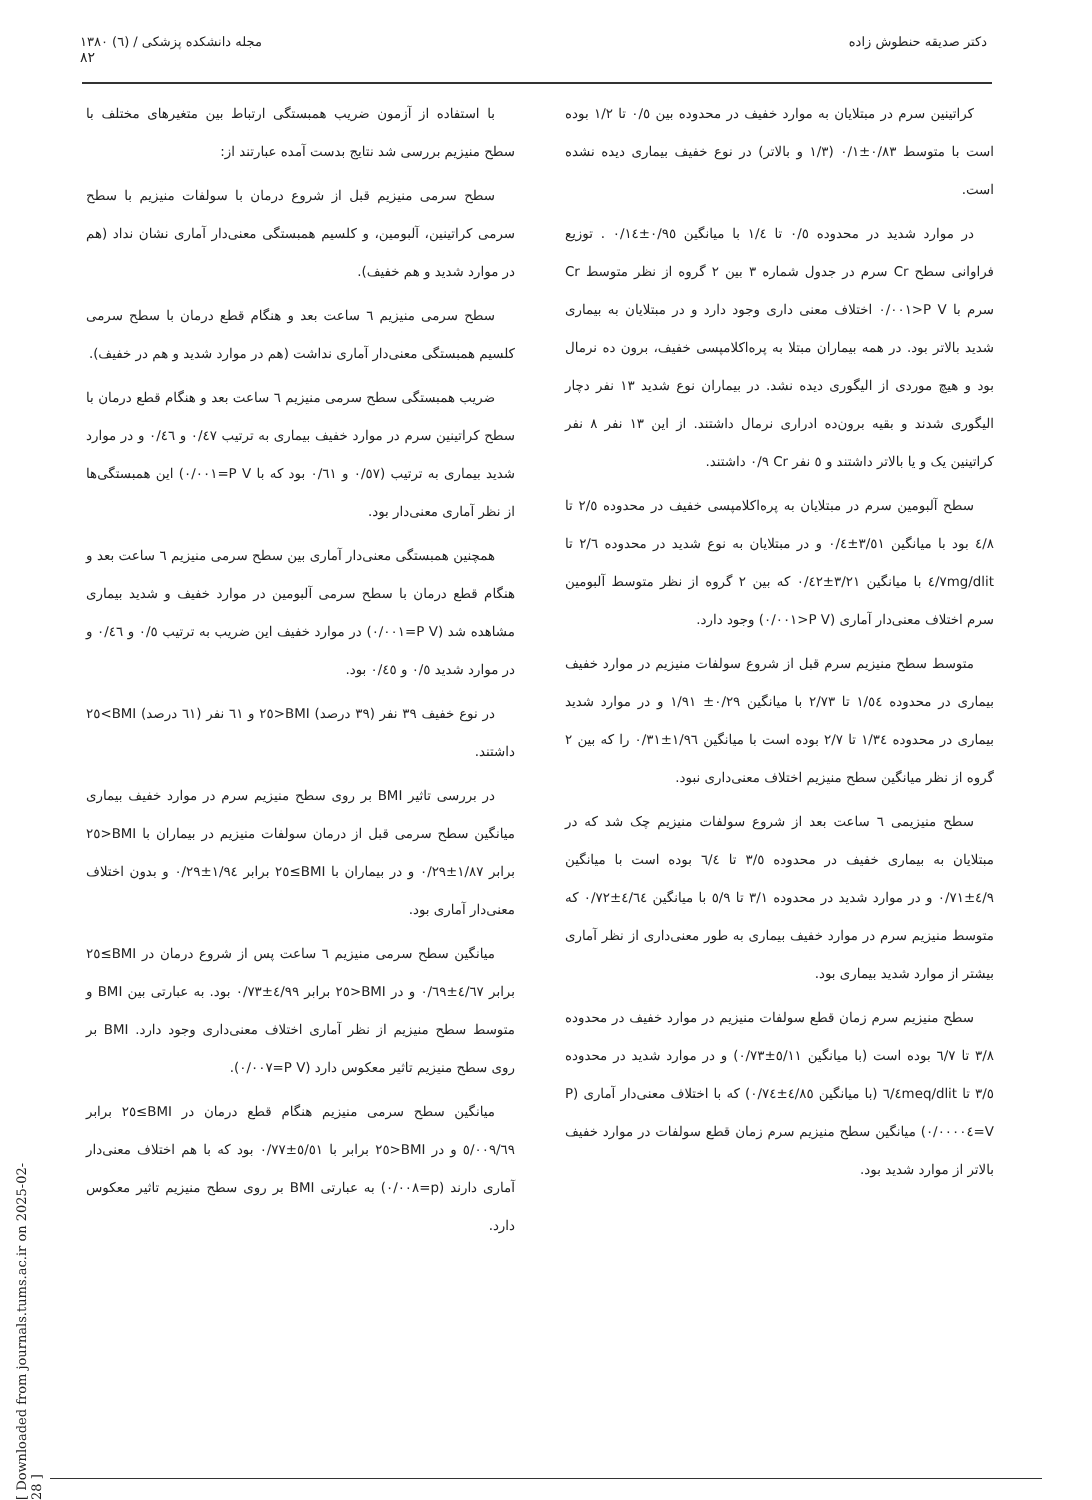دکتر صدیقه حنطوش زاده مجله دانشکده پزشکی / (٦) ١٣٨٠
٨٢
کراتینین سرم در مبتلایان به موارد خفیف در محدوده بین ٠/٥ تا ١/٢ بوده است با متوسط ٠/٨٣±٠/١ (١/٣ و بالاتر) در نوع خفیف بیماری دیده نشده است.
در موارد شدید در محدوده ٠/٥ تا ١/٤ با میانگین ٠/٩٥±٠/١٤ . توزیع فراوانی سطح Cr سرم در جدول شماره ٣ بین ٢ گروه از نظر متوسط Cr سرم با P V<٠/٠٠١ اختلاف معنی داری وجود دارد و در مبتلایان به بیماری شدید بالاتر بود. در همه بیماران مبتلا به پره‌اکلامپسی خفیف، برون ده نرمال بود و هیچ موردی از الیگوری دیده نشد. در بیماران نوع شدید ١٣ نفر دچار الیگوری شدند و بقیه برون‌ده ادراری نرمال داشتند. از این ١٣ نفر ٨ نفر کراتینین یک و یا بالاتر داشتند و ٥ نفر Cr ٠/٩ داشتند.
سطح آلبومین سرم در مبتلایان به پره‌اکلامپسی خفیف در محدوده ٢/٥ تا ٤/٨ بود با میانگین ٣/٥١±٠/٤ و در مبتلایان به نوع شدید در محدوده ٢/٦ تا ٤/٧mg/dlit با میانگین ٣/٢١±٠/٤٢ که بین ٢ گروه از نظر متوسط آلبومین سرم اختلاف معنی‌دار آماری (P V<٠/٠٠١) وجود دارد.
متوسط سطح منیزیم سرم قبل از شروع سولفات منیزیم در موارد خفیف بیماری در محدوده ١/٥٤ تا ٢/٧٣ با میانگین ٠/٢٩± ١/٩١ و در موارد شدید بیماری در محدوده ١/٣٤ تا ٢/٧ بوده است با میانگین ١/٩٦±٠/٣١ را که بین ٢ گروه از نظر میانگین سطح منیزیم اختلاف معنی‌داری نبود.
سطح منیزیمی ٦ ساعت بعد از شروع سولفات منیزیم چک شد که در مبتلایان به بیماری خفیف در محدوده ٣/٥ تا ٦/٤ بوده است با میانگین ٤/٩±٠/٧١ و در موارد شدید در محدوده ٣/١ تا ٥/٩ با میانگین ٤/٦٤±٠/٧٢ که متوسط منیزیم سرم در موارد خفیف بیماری به طور معنی‌داری از نظر آماری بیشتر از موارد شدید بیماری بود.
سطح منیزیم سرم زمان قطع سولفات منیزیم در موارد خفیف در محدوده ٣/٨ تا ٦/٧ بوده است (با میانگین ٥/١١±٠/٧٣) و در موارد شدید در محدوده ٣/٥ تا ٦/٤meq/dlit (با میانگین ٤/٨٥±٠/٧٤) که با اختلاف معنی‌دار آماری (P V=٠/٠٠٠٠٤) میانگین سطح منیزیم سرم زمان قطع سولفات در موارد خفیف بالاتر از موارد شدید بود.
با استفاده از آزمون ضریب همبستگی ارتباط بین متغیرهای مختلف با سطح منیزیم بررسی شد نتایج بدست آمده عبارتند از:
سطح سرمی منیزیم قبل از شروع درمان با سولفات منیزیم با سطح سرمی کراتینین، آلبومین، و کلسیم همبستگی معنی‌دار آماری نشان نداد (هم در موارد شدید و هم خفیف).
سطح سرمی منیزیم ٦ ساعت بعد و هنگام قطع درمان با سطح سرمی کلسیم همبستگی معنی‌دار آماری نداشت (هم در موارد شدید و هم در خفیف).
ضریب همبستگی سطح سرمی منیزیم ٦ ساعت بعد و هنگام قطع درمان با سطح کراتینین سرم در موارد خفیف بیماری به ترتیب ٠/٤٧ و ٠/٤٦ و در موارد شدید بیماری به ترتیب (٠/٥٧ و ٠/٦١ بود که با P V=٠/٠٠١) این همبستگی‌ها از نظر آماری معنی‌دار بود.
همچنین همبستگی معنی‌دار آماری بین سطح سرمی منیزیم ٦ ساعت بعد و هنگام قطع درمان با سطح سرمی آلبومین در موارد خفیف و شدید بیماری مشاهده شد (P V=٠/٠٠١) در موارد خفیف این ضریب به ترتیب ٠/٥ و ٠/٤٦ و در موارد شدید ٠/٥ و ٠/٤٥ بود.
در نوع خفیف ٣٩ نفر (٣٩ درصد) BMI<٢٥ و ٦١ نفر (٦١ درصد) BMI>٢٥ داشتند.
در بررسی تاثیر BMI بر روی سطح منیزیم سرم در موارد خفیف بیماری میانگین سطح سرمی قبل از درمان سولفات منیزیم در بیماران با BMI<٢٥ برابر ١/٨٧±٠/٢٩ و در بیماران با BMI≥٢٥ برابر ١/٩٤±٠/٢٩ و بدون اختلاف معنی‌دار آماری بود.
میانگین سطح سرمی منیزیم ٦ ساعت پس از شروع درمان در BMI≥٢٥ برابر ٤/٦٧±٠/٦٩ و در BMI<٢٥ برابر ٤/٩٩±٠/٧٣ بود. به عبارتی بین BMI و متوسط سطح منیزیم از نظر آماری اختلاف معنی‌داری وجود دارد. BMI بر روی سطح منیزیم تاثیر معکوس دارد (P V=٠/٠٠٧).
میانگین سطح سرمی منیزیم هنگام قطع درمان در BMI≥٢٥ برابر ٥/٠٠٩/٦٩ و در BMI<٢٥ برابر با ٥/٥١±٠/٧٧ بود که با هم اختلاف معنی‌دار آماری دارند (p=٠/٠٠٨) به عبارتی BMI بر روی سطح منیزیم تاثیر معکوس دارد.
[ Downloaded from journals.tums.ac.ir on 2025-02-28 ]